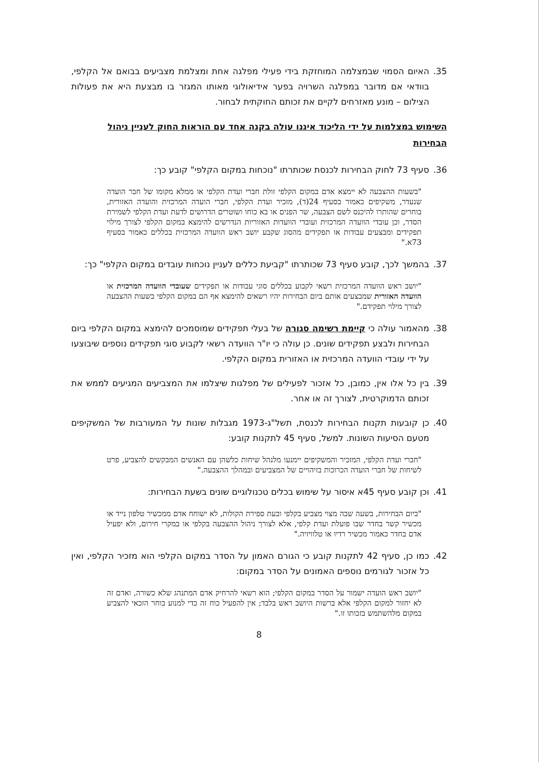35. האיום הסמוי שבמצלמה המוחזקת בידי פעילי מפלגה אחת ומצלמת מצביעים בבואם אל הקלפי, בוודאי אם מדובר במפלגה השרויה בפער אידיאולוגי מאותו המגזר בו מבצעת היא את פעולות הצילום – מונע מאזרחים לקיים את זכותם החוקתית לבחור.
השימוש במצלמות על ידי הליכוד איננו עולה בקנה אחד עם הוראות החוק לעניין ניהול הבחירות
36. סעיף 73 לחוק הבחירות לכנסת שכותרתו "נוכחות במקום הקלפי" קובע כך:
"בשעות ההצבעה לא יימצא אדם במקום הקלפי זולת חברי ועדת הקלפי או ממלא מקומו של חבר הועדה שנעדר, משקיפים כאמור בסעיף 24(ד), מזכיר ועדת הקלפי, חברי הועדה המרכזית והועדה האזורית, בוחרים שהותרו להיכנס לשם הצבעה, שר הפנים או בא כוחו ושוטרים הדרושים לדעת ועדת הקלפי לשמירת הסדר, וכן עובדי הוועדה המרכזית ועובדי הוועדות האזוריות הנדרשים להימצא במקום הקלפי לצורך מילוי תפקידים ומבצעים עבודות או תפקידים מהסוג שקבע יושב ראש הוועדה המרכזית בכללים כאמור בסעיף 73א."
37. בהמשך לכך, קובע סעיף 73 שכותרתו "קביעת כללים לעניין נוכחות עובדים במקום הקלפי" כך:
"יושב ראש הוועדה המרכזית רשאי לקבוע בכללים סוגי עבודות או תפקידים שעובדי הוועדה המרכזית או הוועדה האזורית שמבצעים אותם ביום הבחירות יהיו רשאים להימצא אף הם במקום הקלפי בשעות ההצבעה לצורך מילוי תפקידם."
38. מהאמור עולה כי קיימת רשימה סגורה של בעלי תפקידים שמוסמכים להימצא במקום הקלפי ביום הבחירות ולבצע תפקידים שונים. כן עולה כי יו"ר הוועדה רשאי לקבוע סוגי תפקידים נוספים שיבוצעו על ידי עובדי הוועדה המרכזית או האזורית במקום הקלפי.
39. בין כל אלו אין, כמובן, כל אזכור לפעילים של מפלגות שיצלמו את המצביעים המגיעים לממש את זכותם הדמוקרטית, לצורך זה או אחר.
40. כן קובעות תקנות הבחירות לכנסת, תשל"ג-1973 מגבלות שונות על המעורבות של המשקיפים מטעם הסיעות השונות. למשל, סעיף 45 לתקנות קובע:
"חברי ועדת הקלפי, המזכיר והמשקיפים יימנעו מלנהל שיחות כלשהן עם האנשים המבקשים להצביע, פרט לשיחות של חברי הועדה הכרוכות בזיהויים של המצביעים ובמהלך ההצבעה."
41. וכן קובע סעיף 45א איסור על שימוש בכלים טכנולוגיים שונים בשעת הבחירות:
"ביום הבחירות, בשעה שבה מצוי מצביע בקלפי ובעת ספירת הקולות, לא ישוחח אדם ממכשיר טלפון נייד או מכשיר קשר בחדר שבו פועלת ועדת קלפי, אלא לצורך ניהול ההצבעה בקלפי או במקרי חירום, ולא יפעיל אדם בחדר כאמור מכשיר רדיו או טלוויזיה."
42. כמו כן, סעיף 42 לתקנות קובע כי הגורם האמון על הסדר במקום הקלפי הוא מזכיר הקלפי, ואין כל אזכור לגורמים נוספים האמונים על הסדר במקום:
"יושב ראש הועדה ישמור על הסדר במקום הקלפי; הוא רשאי להרחיק אדם המתנהג שלא כשורה, ואדם זה לא יחזור למקום הקלפי אלא ברשות היושב ראש בלבד; אין להפעיל כוח זה כדי למנוע בוחר הזכאי להצביע במקום מלהשתמש בזכותו זו."
8